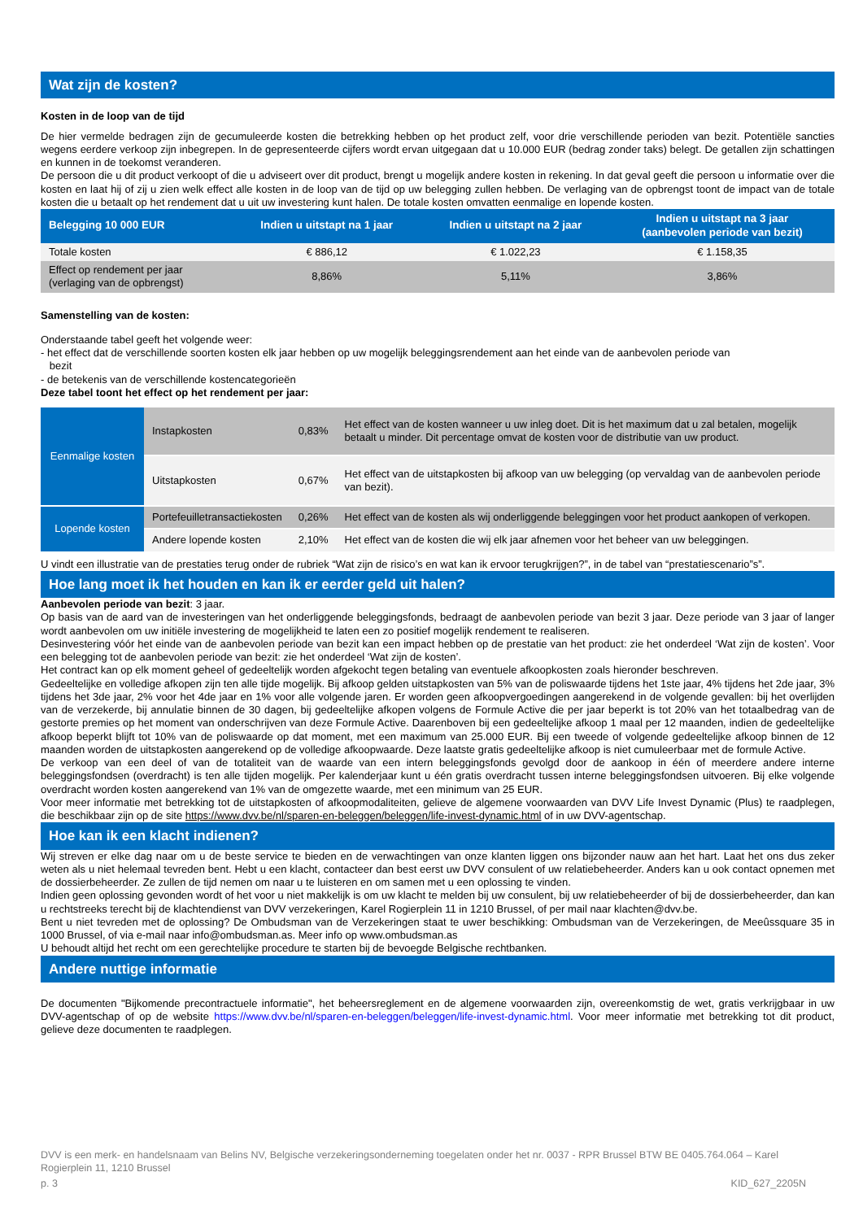Wat zijn de kosten?
Kosten in de loop van de tijd
De hier vermelde bedragen zijn de gecumuleerde kosten die betrekking hebben op het product zelf, voor drie verschillende perioden van bezit. Potentiële sancties wegens eerdere verkoop zijn inbegrepen. In de gepresenteerde cijfers wordt ervan uitgegaan dat u 10.000 EUR (bedrag zonder taks) belegt. De getallen zijn schattingen en kunnen in de toekomst veranderen.
De persoon die u dit product verkoopt of die u adviseert over dit product, brengt u mogelijk andere kosten in rekening. In dat geval geeft die persoon u informatie over die kosten en laat hij of zij u zien welk effect alle kosten in de loop van de tijd op uw belegging zullen hebben. De verlaging van de opbrengst toont de impact van de totale kosten die u betaalt op het rendement dat u uit uw investering kunt halen. De totale kosten omvatten eenmalige en lopende kosten.
| Belegging 10 000 EUR | Indien u uitstapt na 1 jaar | Indien u uitstapt na 2 jaar | Indien u uitstapt na 3 jaar (aanbevolen periode van bezit) |
| --- | --- | --- | --- |
| Totale kosten | € 886,12 | € 1.022,23 | € 1.158,35 |
| Effect op rendement per jaar (verlaging van de opbrengst) | 8,86% | 5,11% | 3,86% |
Samenstelling van de kosten:
Onderstaande tabel geeft het volgende weer:
- het effect dat de verschillende soorten kosten elk jaar hebben op uw mogelijk beleggingsrendement aan het einde van de aanbevolen periode van
bezit
- de betekenis van de verschillende kostencategorieën
Deze tabel toont het effect op het rendement per jaar:
| Eenmalige kosten | Instapkosten | 0,83% | Het effect van de kosten wanneer u uw inleg doet. Dit is het maximum dat u zal betalen, mogelijk betaalt u minder. Dit percentage omvat de kosten voor de distributie van uw product. |
| | Uitstapkosten | 0,67% | Het effect van de uitstapkosten bij afkoop van uw belegging (op vervaldag van de aanbevolen periode van bezit). |
| Lopende kosten | Portefeuilletransactiekosten | 0,26% | Het effect van de kosten als wij onderliggende beleggingen voor het product aankopen of verkopen. |
| | Andere lopende kosten | 2,10% | Het effect van de kosten die wij elk jaar afnemen voor het beheer van uw beleggingen. |
U vindt een illustratie van de prestaties terug onder de rubriek “Wat zijn de risico’s en wat kan ik ervoor terugkrijgen?”, in de tabel van “prestatiescenario”s”.
Hoe lang moet ik het houden en kan ik er eerder geld uit halen?
Aanbevolen periode van bezit: 3 jaar.
Op basis van de aard van de investeringen van het onderliggende beleggingsfonds, bedraagt de aanbevolen periode van bezit 3 jaar. Deze periode van 3 jaar of langer wordt aanbevolen om uw initiële investering de mogelijkheid te laten een zo positief mogelijk rendement te realiseren.
Desinvestering vóór het einde van de aanbevolen periode van bezit kan een impact hebben op de prestatie van het product: zie het onderdeel ‘Wat zijn de kosten’. Voor een belegging tot de aanbevolen periode van bezit: zie het onderdeel ‘Wat zijn de kosten’.
Het contract kan op elk moment geheel of gedeeltelijk worden afgekocht tegen betaling van eventuele afkoopkosten zoals hieronder beschreven.
Gedeeltelijke en volledige afkopen zijn ten alle tijde mogelijk. Bij afkoop gelden uitstapkosten van 5% van de poliswaarde tijdens het 1ste jaar, 4% tijdens het 2de jaar, 3% tijdens het 3de jaar, 2% voor het 4de jaar en 1% voor alle volgende jaren. Er worden geen afkoopvergoedingen aangerekend in de volgende gevallen: bij het overlijden van de verzekerde, bij annulatie binnen de 30 dagen, bij gedeeltelijke afkopen volgens de Formule Active die per jaar beperkt is tot 20% van het totaalbedrag van de gestorte premies op het moment van onderschrijven van deze Formule Active. Daarenboven bij een gedeeltelijke afkoop 1 maal per 12 maanden, indien de gedeeltelijke afkoop beperkt blijft tot 10% van de poliswaarde op dat moment, met een maximum van 25.000 EUR. Bij een tweede of volgende gedeeltelijke afkoop binnen de 12 maanden worden de uitstapkosten aangerekend op de volledige afkoopwaarde. Deze laatste gratis gedeeltelijke afkoop is niet cumuleerbaar met de formule Active.
De verkoop van een deel of van de totaliteit van de waarde van een intern beleggingsfonds gevolgd door de aankoop in één of meerdere andere interne beleggingsfondsen (overdracht) is ten alle tijden mogelijk. Per kalenderjaar kunt u één gratis overdracht tussen interne beleggingsfondsen uitvoeren. Bij elke volgende overdracht worden kosten aangerekend van 1% van de omgezette waarde, met een minimum van 25 EUR.
Voor meer informatie met betrekking tot de uitstapkosten of afkoopmodaliteiten, gelieve de algemene voorwaarden van DVV Life Invest Dynamic (Plus) te raadplegen, die beschikbaar zijn op de site https://www.dvv.be/nl/sparen-en-beleggen/beleggen/life-invest-dynamic.html of in uw DVV-agentschap.
Hoe kan ik een klacht indienen?
Wij streven er elke dag naar om u de beste service te bieden en de verwachtingen van onze klanten liggen ons bijzonder nauw aan het hart. Laat het ons dus zeker weten als u niet helemaal tevreden bent. Hebt u een klacht, contacteer dan best eerst uw DVV consulent of uw relatiebeheerder. Anders kan u ook contact opnemen met de dossierbeheerder. Ze zullen de tijd nemen om naar u te luisteren en om samen met u een oplossing te vinden.
Indien geen oplossing gevonden wordt of het voor u niet makkelijk is om uw klacht te melden bij uw consulent, bij uw relatiebeheerder of bij de dossierbeheerder, dan kan u rechtstreeks terecht bij de klachtendienst van DVV verzekeringen, Karel Rogierplein 11 in 1210 Brussel, of per mail naar klachten@dvv.be.
Bent u niet tevreden met de oplossing? De Ombudsman van de Verzekeringen staat te uwer beschikking: Ombudsman van de Verzekeringen, de Meeûssquare 35 in 1000 Brussel, of via e-mail naar info@ombudsman.as. Meer info op www.ombudsman.as
U behoudt altijd het recht om een gerechtelijke procedure te starten bij de bevoegde Belgische rechtbanken.
Andere nuttige informatie
De documenten "Bijkomende precontractuele informatie", het beheersreglement en de algemene voorwaarden zijn, overeenkomstig de wet, gratis verkrijgbaar in uw DVV-agentschap of op de website https://www.dvv.be/nl/sparen-en-beleggen/beleggen/life-invest-dynamic.html. Voor meer informatie met betrekking tot dit product, gelieve deze documenten te raadplegen.
DVV is een merk- en handelsnaam van Belins NV, Belgische verzekeringsonderneming toegelaten onder het nr. 0037 - RPR Brussel BTW BE 0405.764.064 – Karel Rogierplein 11, 1210 Brussel
p. 3 KID_627_2205N